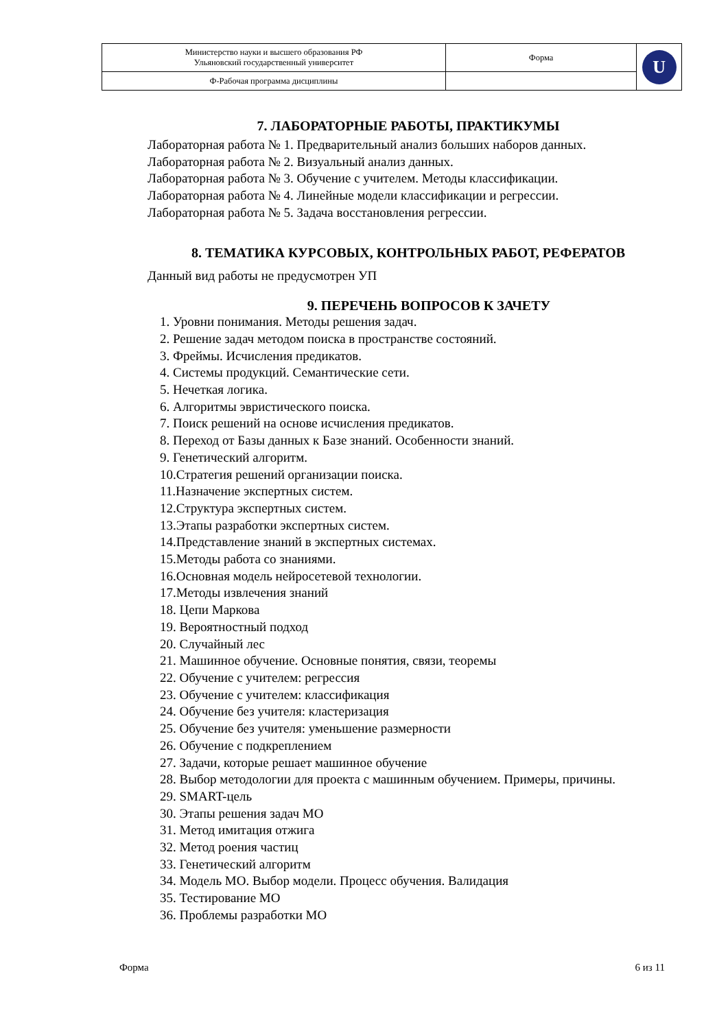| Министерство науки и высшего образования РФ Ульяновский государственный университет | Форма | U |
| Ф-Рабочая программа дисциплины | | |
7. ЛАБОРАТОРНЫЕ РАБОТЫ, ПРАКТИКУМЫ
Лабораторная работа № 1. Предварительный анализ больших наборов данных.
Лабораторная работа № 2. Визуальный анализ данных.
Лабораторная работа № 3. Обучение с учителем. Методы классификации.
Лабораторная работа № 4. Линейные модели классификации и регрессии.
Лабораторная работа № 5. Задача восстановления регрессии.
8. ТЕМАТИКА КУРСОВЫХ, КОНТРОЛЬНЫХ РАБОТ, РЕФЕРАТОВ
Данный вид работы не предусмотрен УП
9. ПЕРЕЧЕНЬ ВОПРОСОВ К ЗАЧЕТУ
1. Уровни понимания. Методы решения задач.
2. Решение задач методом поиска в пространстве состояний.
3. Фреймы. Исчисления предикатов.
4. Системы продукций. Семантические сети.
5. Нечеткая логика.
6. Алгоритмы эвристического поиска.
7. Поиск решений на основе исчисления предикатов.
8. Переход от Базы данных к Базе знаний. Особенности знаний.
9. Генетический алгоритм.
10.Стратегия решений организации поиска.
11.Назначение экспертных систем.
12.Структура экспертных систем.
13.Этапы разработки экспертных систем.
14.Представление знаний в экспертных системах.
15.Методы работа со знаниями.
16.Основная модель нейросетевой технологии.
17.Методы извлечения знаний
18. Цепи Маркова
19. Вероятностный подход
20. Случайный лес
21. Машинное обучение. Основные понятия, связи, теоремы
22. Обучение с учителем: регрессия
23. Обучение с учителем: классификация
24. Обучение без учителя: кластеризация
25. Обучение без учителя: уменьшение размерности
26. Обучение с подкреплением
27. Задачи, которые решает машинное обучение
28. Выбор методологии для проекта с машинным обучением. Примеры, причины.
29. SMART-цель
30. Этапы решения задач МО
31. Метод имитация отжига
32. Метод роения частиц
33. Генетический алгоритм
34. Модель МО. Выбор модели. Процесс обучения. Валидация
35. Тестирование МО
36. Проблемы разработки МО
Форма 6 из 11